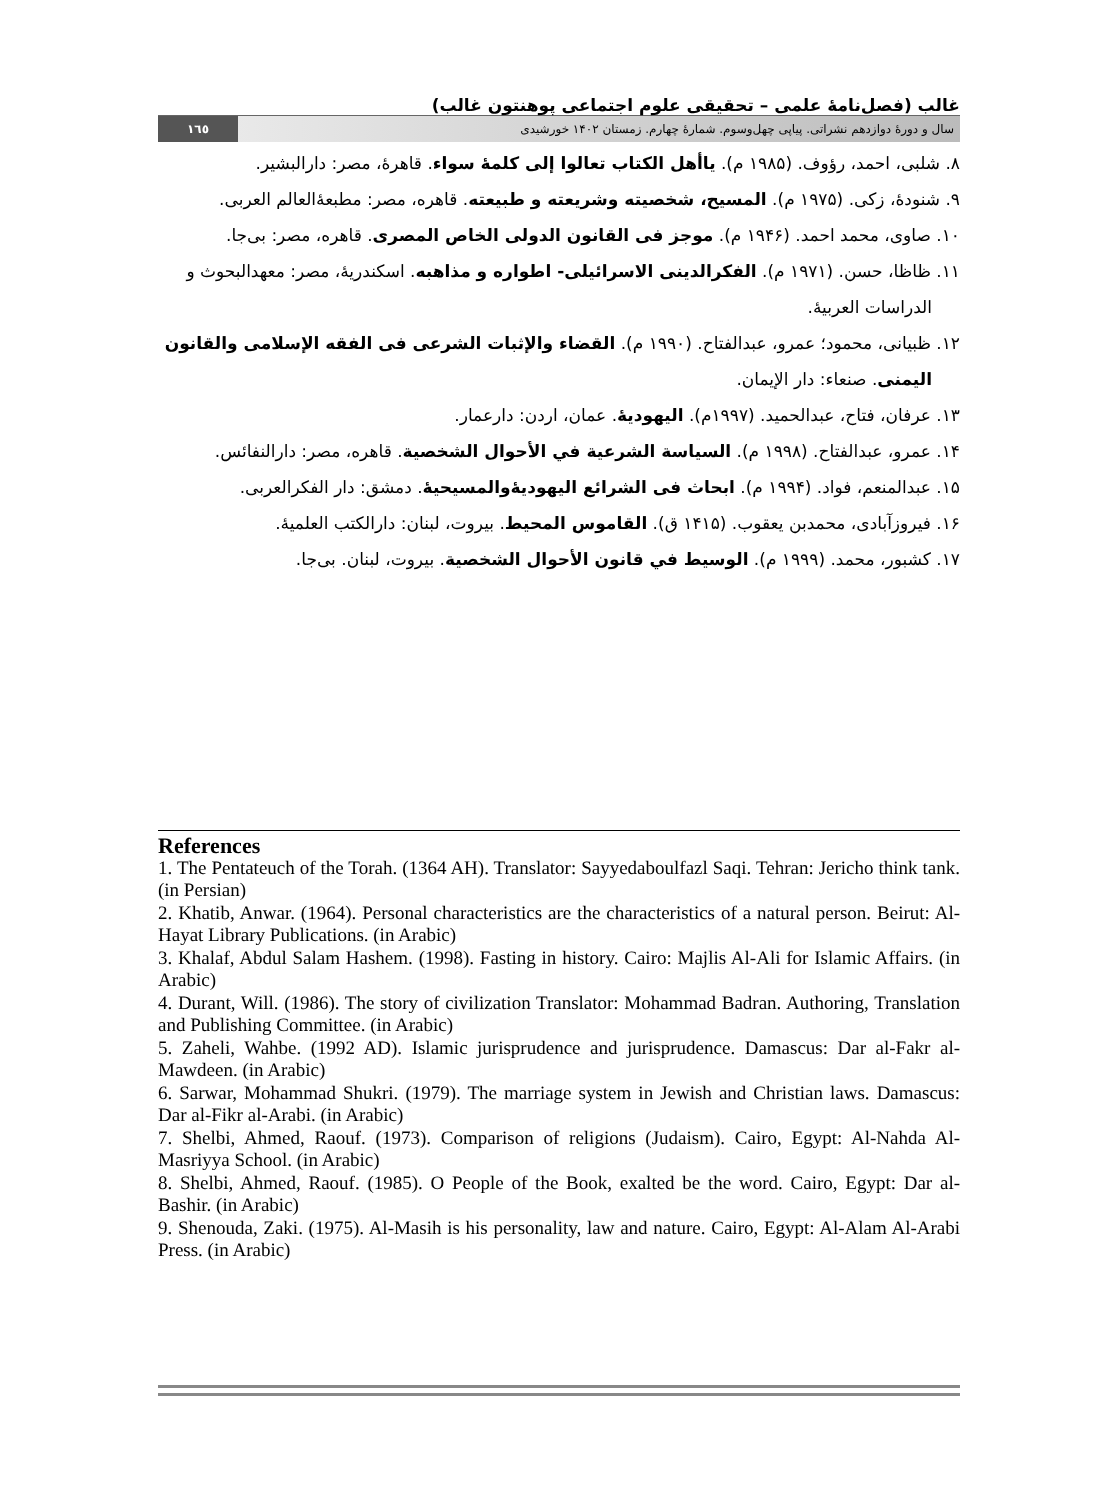غالب (فصل‌نامۀ علمی – تحقیقی علوم اجتماعی پوهنتون غالب)
سال و دورۀ دوازدهم نشراتی. پیاپی چهل‌وسوم. شمارۀ چهارم. زمستان ۱۴۰۲ خورشیدی ۱٦٥
۸. شلبی، احمد، رؤوف. (۱۹۸۵ م). یاأهل الکتاب تعالوا إلی کلمۀ سواء. قاهرۀ، مصر: دارالبشیر.
۹. شنودۀ، زکی. (۱۹۷۵ م). المسیح، شخصیته وشریعته و طبیعته. قاهره، مصر: مطبعۀالعالم العربی.
۱۰. صاوی، محمد احمد. (۱۹۴۶ م). موجز فی القانون الدولی الخاص المصری. قاهره، مصر: بی‌جا.
۱۱. ظاظا، حسن. (۱۹۷۱ م). الفکرالدینی الاسرائیلی- اطواره و مذاهبه. اسکندریۀ، مصر: معهدالبحوث و الدراسات العربیۀ.
۱۲. ظبیانی، محمود؛ عمرو، عبدالفتاح. (۱۹۹۰ م). القضاء والإثبات الشرعی فی الفقه الإسلامی والقانون الیمنی. صنعاء: دار الإیمان.
۱۳. عرفان، فتاح، عبدالحمید. (۱۹۹۷م). الیهودیۀ. عمان، اردن: دارعمار.
۱۴. عمرو، عبدالفتاح. (۱۹۹۸ م). السیاسة الشرعیة في الأحوال الشخصیة. قاهره، مصر: دارالنفائس.
۱۵. عبدالمنعم، فواد. (۱۹۹۴ م). ابحاث فی الشرائع الیهودیۀوالمسیحیۀ. دمشق: دار الفکرالعربی.
۱۶. فیروزآبادی، محمدبن یعقوب. (۱۴۱۵ ق). القاموس المحیط. بیروت، لبنان: دارالکتب العلمیۀ.
۱۷. کشبور، محمد. (۱۹۹۹ م). الوسیط في قانون الأحوال الشخصیة. بیروت، لبنان. بی‌جا.
References
1. The Pentateuch of the Torah. (1364 AH). Translator: Sayyedaboulfazl Saqi. Tehran: Jericho think tank. (in Persian)
2. Khatib, Anwar. (1964). Personal characteristics are the characteristics of a natural person. Beirut: Al-Hayat Library Publications. (in Arabic)
3. Khalaf, Abdul Salam Hashem. (1998). Fasting in history. Cairo: Majlis Al-Ali for Islamic Affairs. (in Arabic)
4. Durant, Will. (1986). The story of civilization Translator: Mohammad Badran. Authoring, Translation and Publishing Committee. (in Arabic)
5. Zaheli, Wahbe. (1992 AD). Islamic jurisprudence and jurisprudence. Damascus: Dar al-Fakr al-Mawdeen. (in Arabic)
6. Sarwar, Mohammad Shukri. (1979). The marriage system in Jewish and Christian laws. Damascus: Dar al-Fikr al-Arabi. (in Arabic)
7. Shelbi, Ahmed, Raouf. (1973). Comparison of religions (Judaism). Cairo, Egypt: Al-Nahda Al-Masriyya School. (in Arabic)
8. Shelbi, Ahmed, Raouf. (1985). O People of the Book, exalted be the word. Cairo, Egypt: Dar al-Bashir. (in Arabic)
9. Shenouda, Zaki. (1975). Al-Masih is his personality, law and nature. Cairo, Egypt: Al-Alam Al-Arabi Press. (in Arabic)